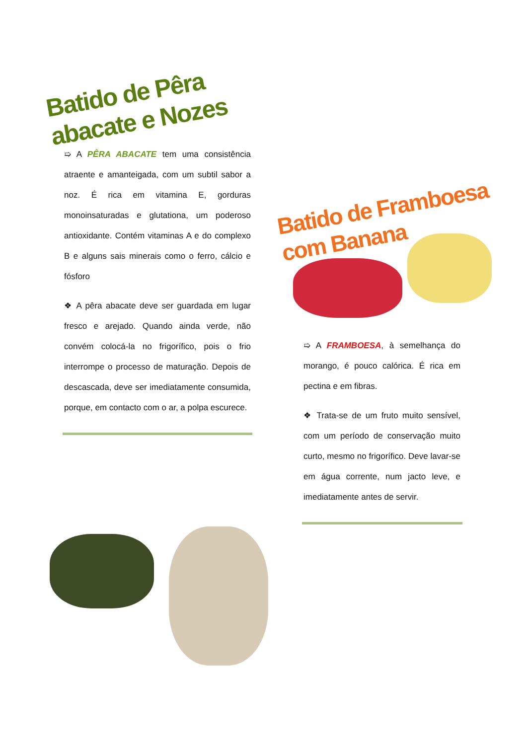Batido de Pêra abacate e Nozes
➯ A PÊRA ABACATE tem uma consistência atraente e amanteigada, com um subtil sabor a noz. É rica em vitamina E, gorduras monoinsaturadas e glutationa, um poderoso antioxidante. Contém vitaminas A e do complexo B e alguns sais minerais como o ferro, cálcio e fósforo
❖ A pêra abacate deve ser guardada em lugar fresco e arejado. Quando ainda verde, não convém colocá-la no frigorífico, pois o frio interrompe o processo de maturação. Depois de descascada, deve ser imediatamente consumida, porque, em contacto com o ar, a polpa escurece.
Batido de Framboesa com Banana
➯ A FRAMBOESA, à semelhança do morango, é pouco calórica. É rica em pectina e em fibras.
❖ Trata-se de um fruto muito sensível, com um período de conservação muito curto, mesmo no frigorífico. Deve lavar-se em água corrente, num jacto leve, e imediatamente antes de servir.